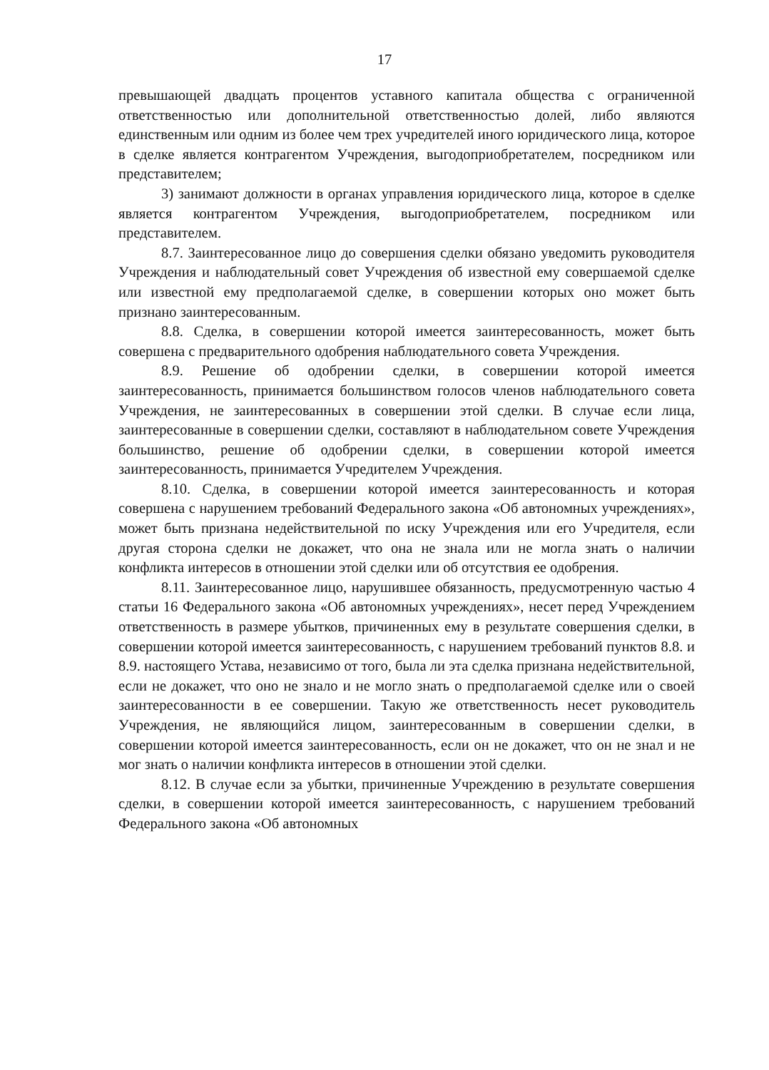17
превышающей двадцать процентов уставного капитала общества с ограниченной ответственностью или дополнительной ответственностью долей, либо являются единственным или одним из более чем трех учредителей иного юридического лица, которое в сделке является контрагентом Учреждения, выгодоприобретателем, посредником или представителем;
3) занимают должности в органах управления юридического лица, которое в сделке является контрагентом Учреждения, выгодоприобретателем, посредником или представителем.
8.7. Заинтересованное лицо до совершения сделки обязано уведомить руководителя Учреждения и наблюдательный совет Учреждения об известной ему совершаемой сделке или известной ему предполагаемой сделке, в совершении которых оно может быть признано заинтересованным.
8.8. Сделка, в совершении которой имеется заинтересованность, может быть совершена с предварительного одобрения наблюдательного совета Учреждения.
8.9. Решение об одобрении сделки, в совершении которой имеется заинтересованность, принимается большинством голосов членов наблюдательного совета Учреждения, не заинтересованных в совершении этой сделки. В случае если лица, заинтересованные в совершении сделки, составляют в наблюдательном совете Учреждения большинство, решение об одобрении сделки, в совершении которой имеется заинтересованность, принимается Учредителем Учреждения.
8.10. Сделка, в совершении которой имеется заинтересованность и которая совершена с нарушением требований Федерального закона «Об автономных учреждениях», может быть признана недействительной по иску Учреждения или его Учредителя, если другая сторона сделки не докажет, что она не знала или не могла знать о наличии конфликта интересов в отношении этой сделки или об отсутствия ее одобрения.
8.11. Заинтересованное лицо, нарушившее обязанность, предусмотренную частью 4 статьи 16 Федерального закона «Об автономных учреждениях», несет перед Учреждением ответственность в размере убытков, причиненных ему в результате совершения сделки, в совершении которой имеется заинтересованность, с нарушением требований пунктов 8.8. и 8.9. настоящего Устава, независимо от того, была ли эта сделка признана недействительной, если не докажет, что оно не знало и не могло знать о предполагаемой сделке или о своей заинтересованности в ее совершении. Такую же ответственность несет руководитель Учреждения, не являющийся лицом, заинтересованным в совершении сделки, в совершении которой имеется заинтересованность, если он не докажет, что он не знал и не мог знать о наличии конфликта интересов в отношении этой сделки.
8.12. В случае если за убытки, причиненные Учреждению в результате совершения сделки, в совершении которой имеется заинтересованность, с нарушением требований Федерального закона «Об автономных